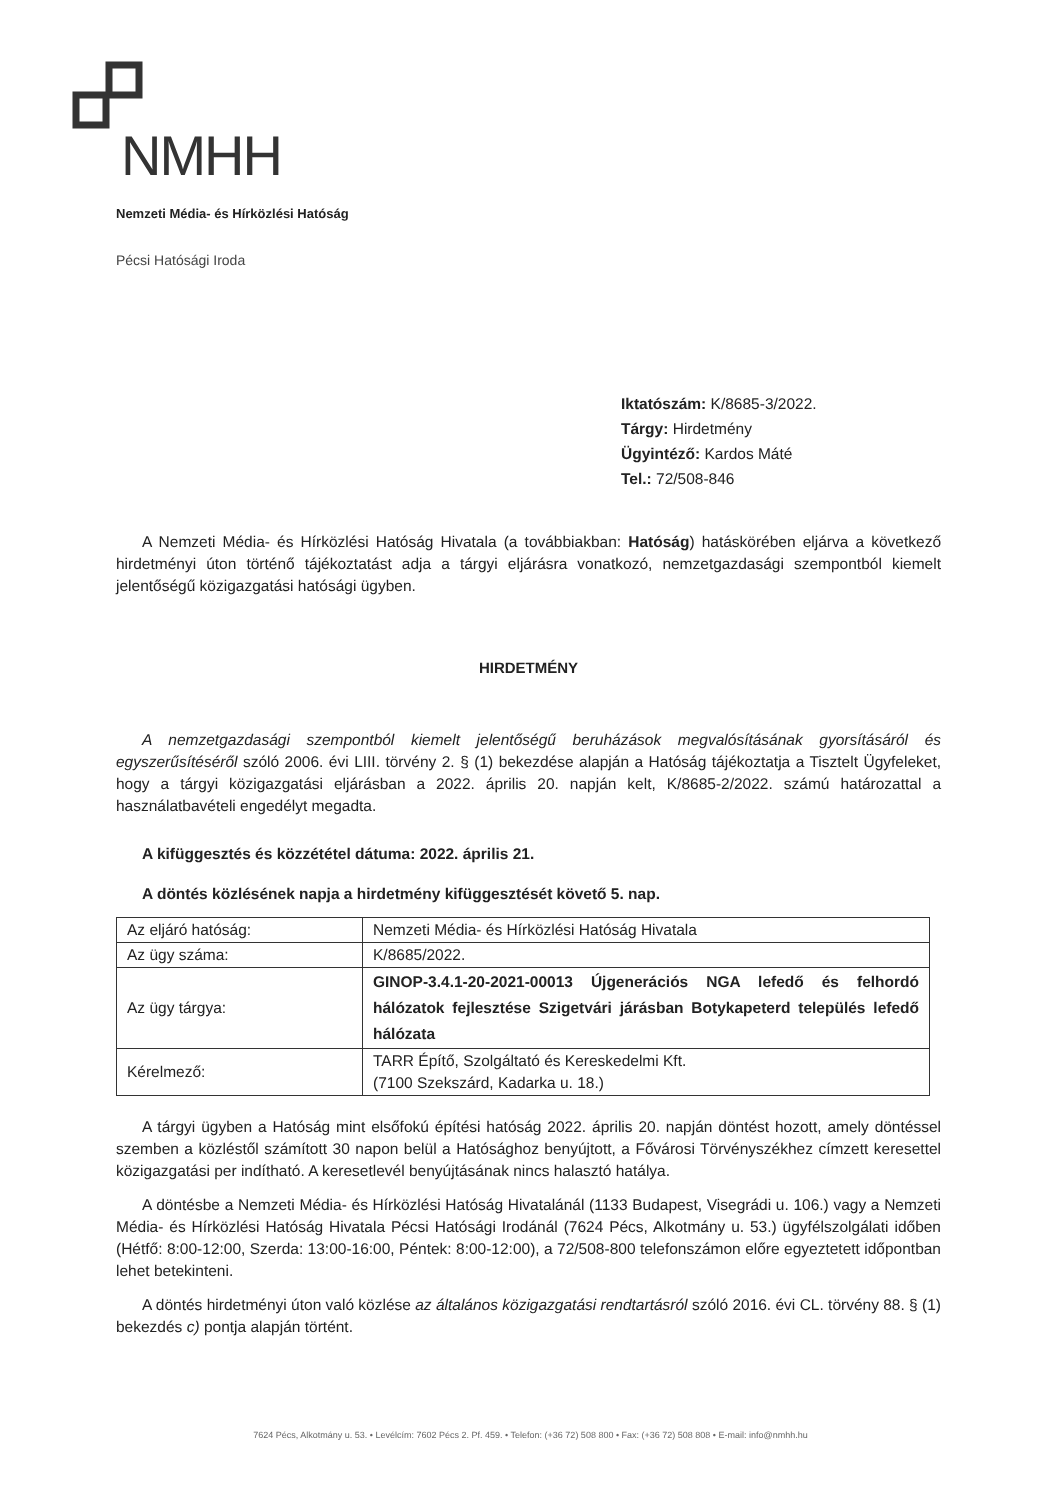NMHH
Nemzeti Média- és Hírközlési Hatóság
Pécsi Hatósági Iroda
Iktatószám: K/8685-3/2022.
Tárgy: Hirdetmény
Ügyintéző: Kardos Máté
Tel.: 72/508-846
A Nemzeti Média- és Hírközlési Hatóság Hivatala (a továbbiakban: Hatóság) hatáskörében eljárva a következő hirdetményi úton történő tájékoztatást adja a tárgyi eljárásra vonatkozó, nemzetgazdasági szempontból kiemelt jelentőségű közigazgatási hatósági ügyben.
HIRDETMÉNY
A nemzetgazdasági szempontból kiemelt jelentőségű beruházások megvalósításának gyorsításáról és egyszerűsítéséről szóló 2006. évi LIII. törvény 2. § (1) bekezdése alapján a Hatóság tájékoztatja a Tisztelt Ügyfeleket, hogy a tárgyi közigazgatási eljárásban a 2022. április 20. napján kelt, K/8685-2/2022. számú határozattal a használatbavételi engedélyt megadta.
A kifüggesztés és közzététel dátuma: 2022. április 21.
A döntés közlésének napja a hirdetmény kifüggesztését követő 5. nap.
| Az eljáró hatóság: | Nemzeti Média- és Hírközlési Hatóság Hivatala |
| Az ügy száma: | K/8685/2022. |
| Az ügy tárgya: | GINOP-3.4.1-20-2021-00013 Újgenerációs NGA lefedő és felhordó hálózatok fejlesztése Szigetvári járásban Botykapeterd település lefedő hálózata |
| Kérelmező: | TARR Építő, Szolgáltató és Kereskedelmi Kft. (7100 Szekszárd, Kadarka u. 18.) |
A tárgyi ügyben a Hatóság mint elsőfokú építési hatóság 2022. április 20. napján döntést hozott, amely döntéssel szemben a közléstől számított 30 napon belül a Hatósághoz benyújtott, a Fővárosi Törvényszékhez címzett keresettel közigazgatási per indítható. A keresetlevél benyújtásának nincs halasztó hatálya.
A döntésbe a Nemzeti Média- és Hírközlési Hatóság Hivatalánál (1133 Budapest, Visegrádi u. 106.) vagy a Nemzeti Média- és Hírközlési Hatóság Hivatala Pécsi Hatósági Irodánál (7624 Pécs, Alkotmány u. 53.) ügyfélszolgálati időben (Hétfő: 8:00-12:00, Szerda: 13:00-16:00, Péntek: 8:00-12:00), a 72/508-800 telefonszámon előre egyeztetett időpontban lehet betekinteni.
A döntés hirdetményi úton való közlése az általános közigazgatási rendtartásról szóló 2016. évi CL. törvény 88. § (1) bekezdés c) pontja alapján történt.
7624 Pécs, Alkotmány u. 53. • Levélcím: 7602 Pécs 2. Pf. 459. • Telefon: (+36 72) 508 800 • Fax: (+36 72) 508 808 • E-mail: info@nmhh.hu